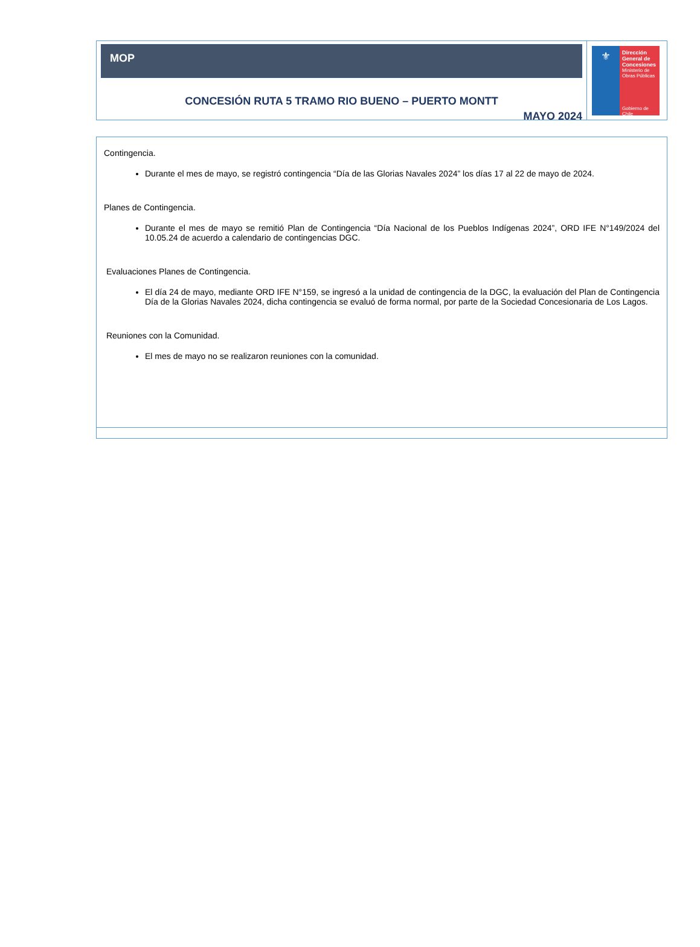MOP
CONCESIÓN RUTA 5 TRAMO RIO BUENO – PUERTO MONTT
MAYO 2024
⚜
Dirección General de Concesiones
Ministerio de Obras Públicas
Gobierno de Chile
Contingencia.
Durante el mes de mayo, se registró contingencia “Día de las Glorias Navales 2024” los días 17 al 22 de mayo de 2024.
Planes de Contingencia.
Durante el mes de mayo se remitió Plan de Contingencia “Día Nacional de los Pueblos Indígenas 2024”, ORD IFE N°149/2024 del 10.05.24 de acuerdo a calendario de contingencias DGC.
Evaluaciones Planes de Contingencia.
El día 24 de mayo, mediante ORD IFE N°159, se ingresó a la unidad de contingencia de la DGC, la evaluación del Plan de Contingencia Día de la Glorias Navales 2024, dicha contingencia se evaluó de forma normal, por parte de la Sociedad Concesionaria de Los Lagos.
Reuniones con la Comunidad.
El mes de mayo no se realizaron reuniones con la comunidad.